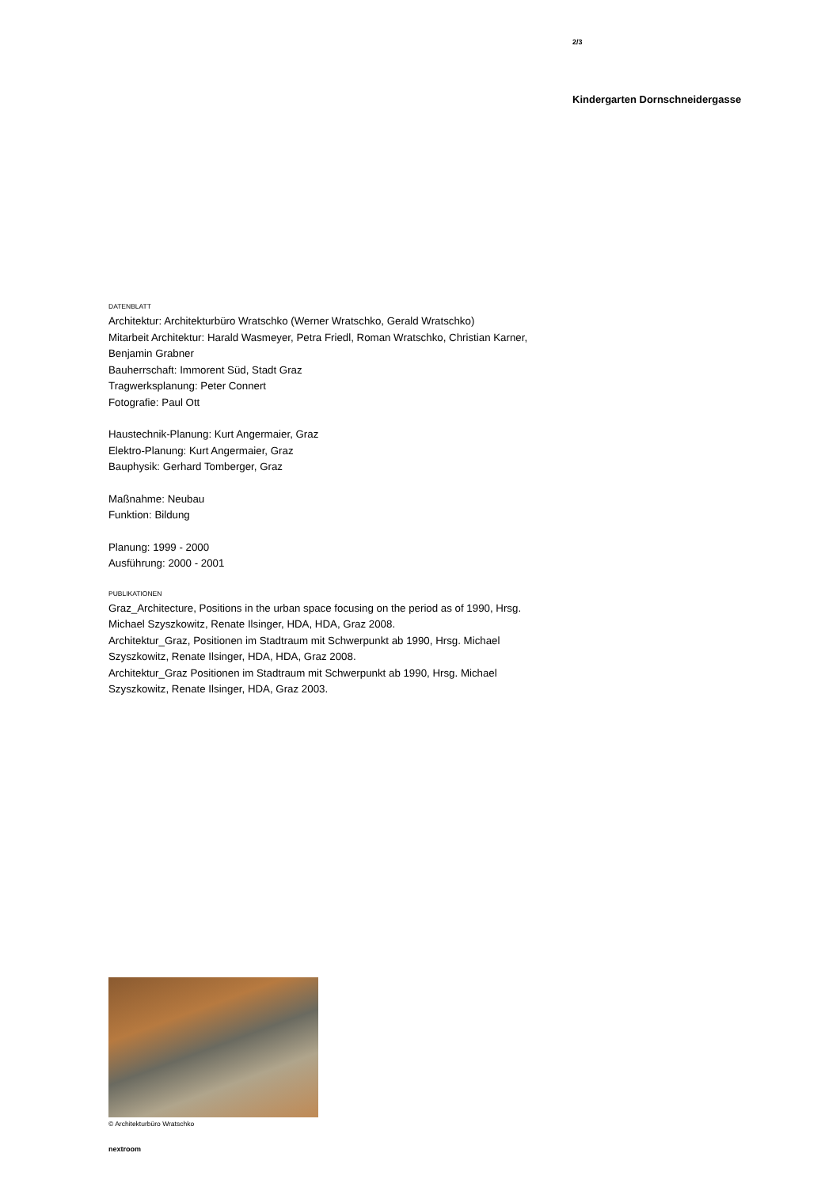2/3
Kindergarten Dornschneidergasse
DATENBLATT
Architektur: Architekturbüro Wratschko (Werner Wratschko, Gerald Wratschko)
Mitarbeit Architektur: Harald Wasmeyer, Petra Friedl, Roman Wratschko, Christian Karner, Benjamin Grabner
Bauherrschaft: Immorent Süd, Stadt Graz
Tragwerksplanung: Peter Connert
Fotografie: Paul Ott
Haustechnik-Planung: Kurt Angermaier, Graz
Elektro-Planung: Kurt Angermaier, Graz
Bauphysik: Gerhard Tomberger, Graz
Maßnahme: Neubau
Funktion: Bildung
Planung: 1999 - 2000
Ausführung: 2000 - 2001
PUBLIKATIONEN
Graz_Architecture, Positions in the urban space focusing on the period as of 1990, Hrsg. Michael Szyszkowitz, Renate Ilsinger, HDA, HDA, Graz 2008.
Architektur_Graz, Positionen im Stadtraum mit Schwerpunkt ab 1990, Hrsg. Michael Szyszkowitz, Renate Ilsinger, HDA, HDA, Graz 2008.
Architektur_Graz Positionen im Stadtraum mit Schwerpunkt ab 1990, Hrsg. Michael Szyszkowitz, Renate Ilsinger, HDA, Graz 2003.
© Architekturbüro Wratschko
nextroom